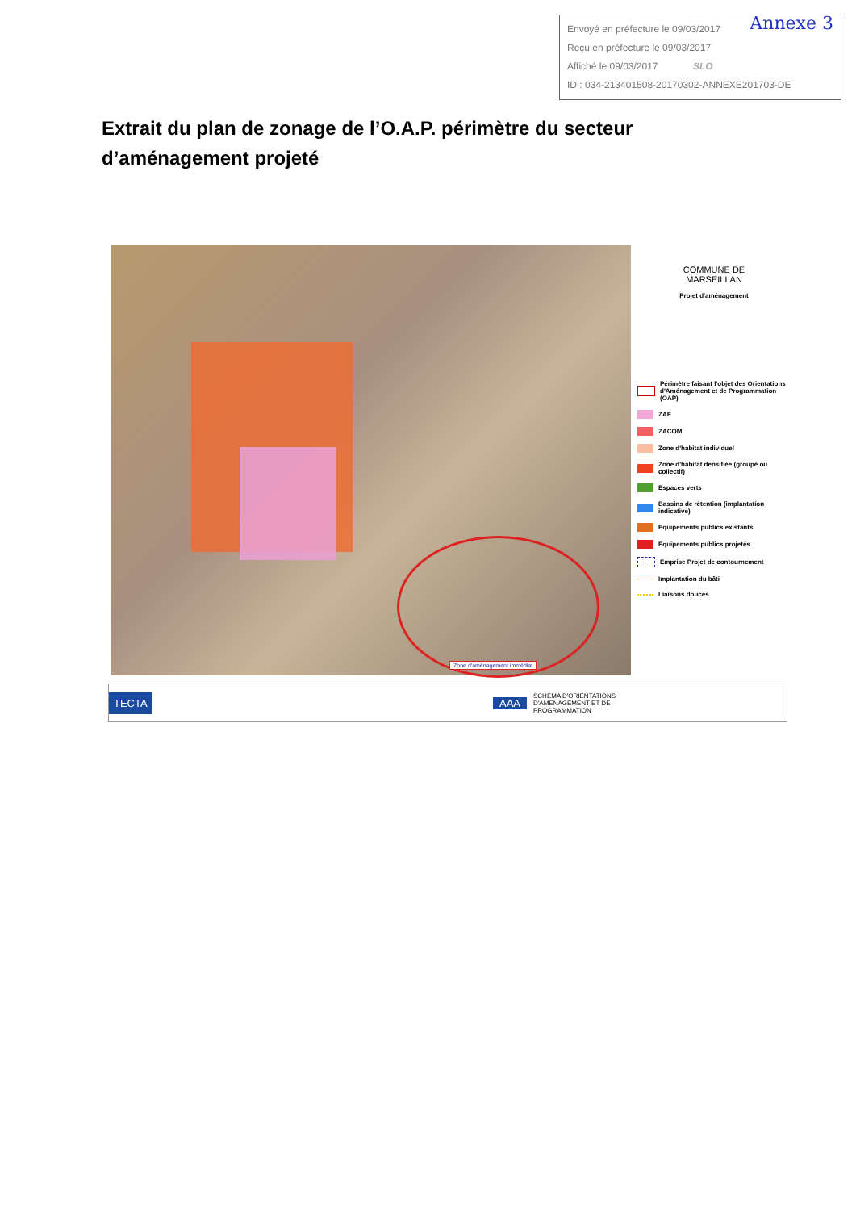Annexe 3 Envoyé en préfecture le 09/03/2017
Reçu en préfecture le 09/03/2017
Affiché le 09/03/2017 SLO
ID : 034-213401508-20170302-ANNEXE201703-DE
Extrait du plan de zonage de l’O.A.P. périmètre du secteur d’aménagement projeté
Zone d'aménagement immédiat
COMMUNE DE
MARSEILLAN
Projet d'aménagement
Périmètre faisant l'objet des Orientations d'Aménagement et de Programmation (OAP)
ZAE
ZACOM
Zone d'habitat individuel
Zone d'habitat densifiée (groupé ou collectif)
Espaces verts
Bassins de rétention (implantation indicative)
Equipements publics existants
Equipements publics projetés
Emprise Projet de contournement
Implantation du bâti
Liaisons douces
TECTA
AAA
SCHEMA D'ORIENTATIONS D'AMENAGEMENT ET DE PROGRAMMATION